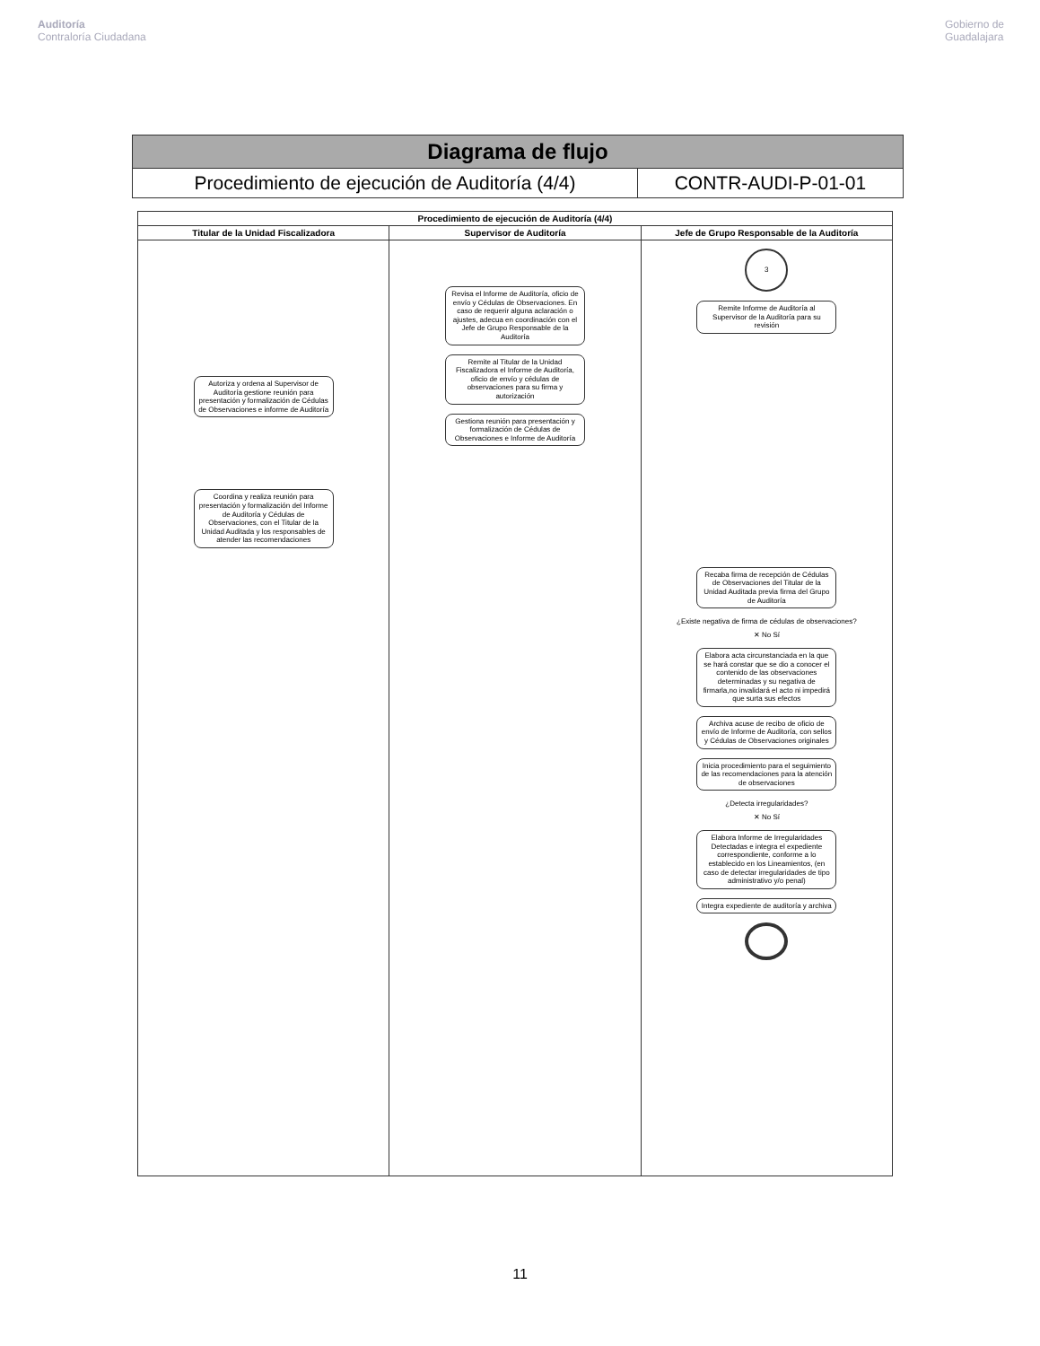Auditoría
Contraloría Ciudadana
Gobierno de
Guadalajara
| Diagrama de flujo | |
| Procedimiento de ejecución de Auditoría (4/4) | CONTR-AUDI-P-01-01 |
| Procedimiento de ejecución de Auditoría (4/4) | | |
| --- | --- | --- |
| Titular de la Unidad Fiscalizadora | Supervisor de Auditoría | Jefe de Grupo Responsable de la Auditoría |
| Autoriza y ordena al Supervisor de Auditoría gestione reunión para presentación y formalización de Cédulas de Observaciones e informe de Auditoría Coordina y realiza reunión para presentación y formalización del Informe de Auditoría y Cédulas de Observaciones, con el Titular de la Unidad Auditada y los responsables de atender las recomendaciones | Revisa el Informe de Auditoría, oficio de envío y Cédulas de Observaciones. En caso de requerir alguna aclaración o ajustes, adecua en coordinación con el Jefe de Grupo Responsable de la Auditoría Remite al Titular de la Unidad Fiscalizadora el Informe de Auditoría, oficio de envío y cédulas de observaciones para su firma y autorización Gestiona reunión para presentación y formalización de Cédulas de Observaciones e Informe de Auditoría | 3 Remite Informe de Auditoría al Supervisor de la Auditoría para su revisión Recaba firma de recepción de Cédulas de Observaciones del Titular de la Unidad Auditada previa firma del Grupo de Auditoría ¿Existe negativa de firma de cédulas de observaciones? ✕ No Sí Elabora acta circunstanciada en la que se hará constar que se dio a conocer el contenido de las observaciones determinadas y su negativa de firmarla,no invalidará el acto ni impedirá que surta sus efectos Archiva acuse de recibo de oficio de envío de Informe de Auditoría, con sellos y Cédulas de Observaciones originales Inicia procedimiento para el seguimiento de las recomendaciones para la atención de observaciones ¿Detecta irregularidades? ✕ No Sí Elabora Informe de Irregularidades Detectadas e integra el expediente correspondiente, conforme a lo establecido en los Lineamientos, (en caso de detectar irregularidades de tipo administrativo y/o penal) Integra expediente de auditoría y archiva |
11